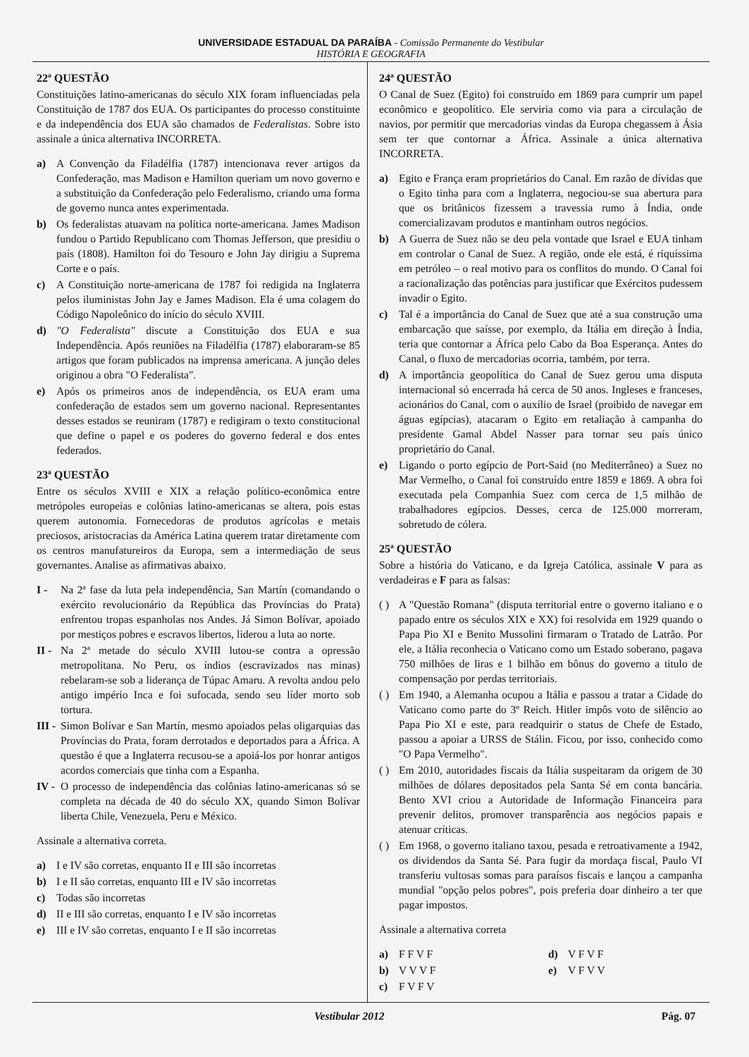UNIVERSIDADE ESTADUAL DA PARAÍBA - Comissão Permanente do Vestibular
HISTÓRIA E GEOGRAFIA
22ª QUESTÃO
Constituições latino-americanas do século XIX foram influenciadas pela Constituição de 1787 dos EUA. Os participantes do processo constituinte e da independência dos EUA são chamados de Federalistas. Sobre isto assinale a única alternativa INCORRETA.
a) A Convenção da Filadélfia (1787) intencionava rever artigos da Confederação, mas Madison e Hamilton queriam um novo governo e a substituição da Confederação pelo Federalismo, criando uma forma de governo nunca antes experimentada.
b) Os federalistas atuavam na política norte-americana. James Madison fundou o Partido Republicano com Thomas Jefferson, que presidiu o país (1808). Hamilton foi do Tesouro e John Jay dirigiu a Suprema Corte e o país.
c) A Constituição norte-americana de 1787 foi redigida na Inglaterra pelos iluministas John Jay e James Madison. Ela é uma colagem do Código Napoleônico do início do século XVIII.
d) "O Federalista" discute a Constituição dos EUA e sua Independência. Após reuniões na Filadélfia (1787) elaboraram-se 85 artigos que foram publicados na imprensa americana. A junção deles originou a obra "O Federalista".
e) Após os primeiros anos de independência, os EUA eram uma confederação de estados sem um governo nacional. Representantes desses estados se reuniram (1787) e redigiram o texto constitucional que define o papel e os poderes do governo federal e dos entes federados.
23ª QUESTÃO
Entre os séculos XVIII e XIX a relação político-econômica entre metrópoles europeias e colônias latino-americanas se altera, pois estas querem autonomia. Fornecedoras de produtos agrícolas e metais preciosos, aristocracias da América Latina querem tratar diretamente com os centros manufatureiros da Europa, sem a intermediação de seus governantes. Analise as afirmativas abaixo.
I - Na 2ª fase da luta pela independência, San Martín (comandando o exército revolucionário da República das Províncias do Prata) enfrentou tropas espanholas nos Andes. Já Simon Bolívar, apoiado por mestiços pobres e escravos libertos, liderou a luta ao norte.
II - Na 2ª metade do século XVIII lutou-se contra a opressão metropolitana. No Peru, os índios (escravizados nas minas) rebelaram-se sob a liderança de Túpac Amaru. A revolta andou pelo antigo império Inca e foi sufocada, sendo seu líder morto sob tortura.
III - Simon Bolívar e San Martín, mesmo apoiados pelas oligarquias das Províncias do Prata, foram derrotados e deportados para a África. A questão é que a Inglaterra recusou-se a apoiá-los por honrar antigos acordos comerciais que tinha com a Espanha.
IV - O processo de independência das colônias latino-americanas só se completa na década de 40 do século XX, quando Simon Bolívar liberta Chile, Venezuela, Peru e México.
Assinale a alternativa correta.
a) I e IV são corretas, enquanto II e III são incorretas
b) I e II são corretas, enquanto III e IV são incorretas
c) Todas são incorretas
d) II e III são corretas, enquanto I e IV são incorretas
e) III e IV são corretas, enquanto I e II são incorretas
24ª QUESTÃO
O Canal de Suez (Egito) foi construído em 1869 para cumprir um papel econômico e geopolítico. Ele serviria como via para a circulação de navios, por permitir que mercadorias vindas da Europa chegassem à Ásia sem ter que contornar a África. Assinale a única alternativa INCORRETA.
a) Egito e França eram proprietários do Canal. Em razão de dívidas que o Egito tinha para com a Inglaterra, negociou-se sua abertura para que os britânicos fizessem a travessia rumo à Índia, onde comercializavam produtos e mantinham outros negócios.
b) A Guerra de Suez não se deu pela vontade que Israel e EUA tinham em controlar o Canal de Suez. A região, onde ele está, é riquíssima em petróleo – o real motivo para os conflitos do mundo. O Canal foi a racionalização das potências para justificar que Exércitos pudessem invadir o Egito.
c) Tal é a importância do Canal de Suez que até a sua construção uma embarcação que saísse, por exemplo, da Itália em direção à Índia, teria que contornar a África pelo Cabo da Boa Esperança. Antes do Canal, o fluxo de mercadorias ocorria, também, por terra.
d) A importância geopolítica do Canal de Suez gerou uma disputa internacional só encerrada há cerca de 50 anos. Ingleses e franceses, acionários do Canal, com o auxílio de Israel (proibido de navegar em águas egípcias), atacaram o Egito em retaliação à campanha do presidente Gamal Abdel Nasser para tornar seu país único proprietário do Canal.
e) Ligando o porto egípcio de Port-Said (no Mediterrâneo) a Suez no Mar Vermelho, o Canal foi construído entre 1859 e 1869. A obra foi executada pela Companhia Suez com cerca de 1,5 milhão de trabalhadores egípcios. Desses, cerca de 125.000 morreram, sobretudo de cólera.
25ª QUESTÃO
Sobre a história do Vaticano, e da Igreja Católica, assinale V para as verdadeiras e F para as falsas:
( ) A "Questão Romana" (disputa territorial entre o governo italiano e o papado entre os séculos XIX e XX) foi resolvida em 1929 quando o Papa Pio XI e Benito Mussolini firmaram o Tratado de Latrão. Por ele, a Itália reconhecia o Vaticano como um Estado soberano, pagava 750 milhões de liras e 1 bilhão em bônus do governo a titulo de compensação por perdas territoriais.
( ) Em 1940, a Alemanha ocupou a Itália e passou a tratar a Cidade do Vaticano como parte do 3º Reich. Hitler impôs voto de silêncio ao Papa Pio XI e este, para readquirir o status de Chefe de Estado, passou a apoiar a URSS de Stálin. Ficou, por isso, conhecido como "O Papa Vermelho".
( ) Em 2010, autoridades fiscais da Itália suspeitaram da origem de 30 milhões de dólares depositados pela Santa Sé em conta bancária. Bento XVI criou a Autoridade de Informação Financeira para prevenir delitos, promover transparência aos negócios papais e atenuar críticas.
( ) Em 1968, o governo italiano taxou, pesada e retroativamente a 1942, os dividendos da Santa Sé. Para fugir da mordaça fiscal, Paulo VI transferiu vultosas somas para paraísos fiscais e lançou a campanha mundial "opção pelos pobres", pois preferia doar dinheiro a ter que pagar impostos.
Assinale a alternativa correta
a) F F V F
b) V V V F
c) F V F V
d) V F V F
e) V F V V
Vestibular 2012 Pág. 07